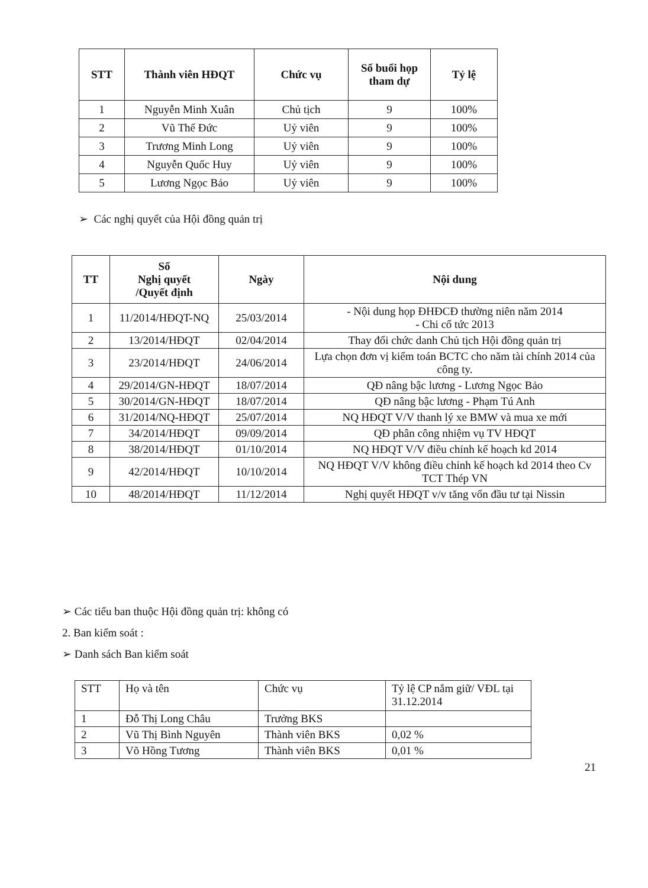| STT | Thành viên HĐQT | Chức vụ | Số buổi họp tham dự | Tỷ lệ |
| --- | --- | --- | --- | --- |
| 1 | Nguyễn Minh Xuân | Chủ tịch | 9 | 100% |
| 2 | Vũ Thế Đức | Uỷ viên | 9 | 100% |
| 3 | Trương Minh Long | Uỷ viên | 9 | 100% |
| 4 | Nguyễn Quốc Huy | Uỷ viên | 9 | 100% |
| 5 | Lương Ngọc Bảo | Uỷ viên | 9 | 100% |
➢ Các nghị quyết của Hội đồng quản trị
| TT | Số Nghị quyết /Quyết định | Ngày | Nội dung |
| --- | --- | --- | --- |
| 1 | 11/2014/HĐQT-NQ | 25/03/2014 | - Nội dung họp ĐHĐCĐ thường niên năm 2014 - Chi cổ tức 2013 |
| 2 | 13/2014/HĐQT | 02/04/2014 | Thay đổi chức danh Chủ tịch Hội đồng quản trị |
| 3 | 23/2014/HĐQT | 24/06/2014 | Lựa chọn đơn vị kiểm toán BCTC cho năm tài chính 2014 của công ty. |
| 4 | 29/2014/GN-HĐQT | 18/07/2014 | QĐ nâng bậc lương - Lương Ngọc Bảo |
| 5 | 30/2014/GN-HĐQT | 18/07/2014 | QĐ nâng bậc lương - Phạm Tú Anh |
| 6 | 31/2014/NQ-HĐQT | 25/07/2014 | NQ HĐQT V/V thanh lý xe BMW và mua xe mới |
| 7 | 34/2014/HĐQT | 09/09/2014 | QĐ phân công nhiệm vụ TV HĐQT |
| 8 | 38/2014/HĐQT | 01/10/2014 | NQ HĐQT V/V điều chỉnh kế hoạch kd 2014 |
| 9 | 42/2014/HĐQT | 10/10/2014 | NQ HĐQT V/V không điều chỉnh kế hoạch kd 2014 theo Cv TCT Thép VN |
| 10 | 48/2014/HĐQT | 11/12/2014 | Nghị quyết HĐQT v/v tăng vốn đầu tư tại Nissin |
➢ Các tiểu ban thuộc Hội đồng quản trị: không có
2. Ban kiểm soát :
➢ Danh sách Ban kiểm soát
| STT | Họ và tên | Chức vụ | Tỷ lệ CP nắm giữ/ VĐL tại 31.12.2014 |
| 1 | Đỗ Thị Long Châu | Trưởng BKS | |
| 2 | Vũ Thị Bình Nguyên | Thành viên BKS | 0,02 % |
| 3 | Võ Hồng Tương | Thành viên BKS | 0,01 % |
21